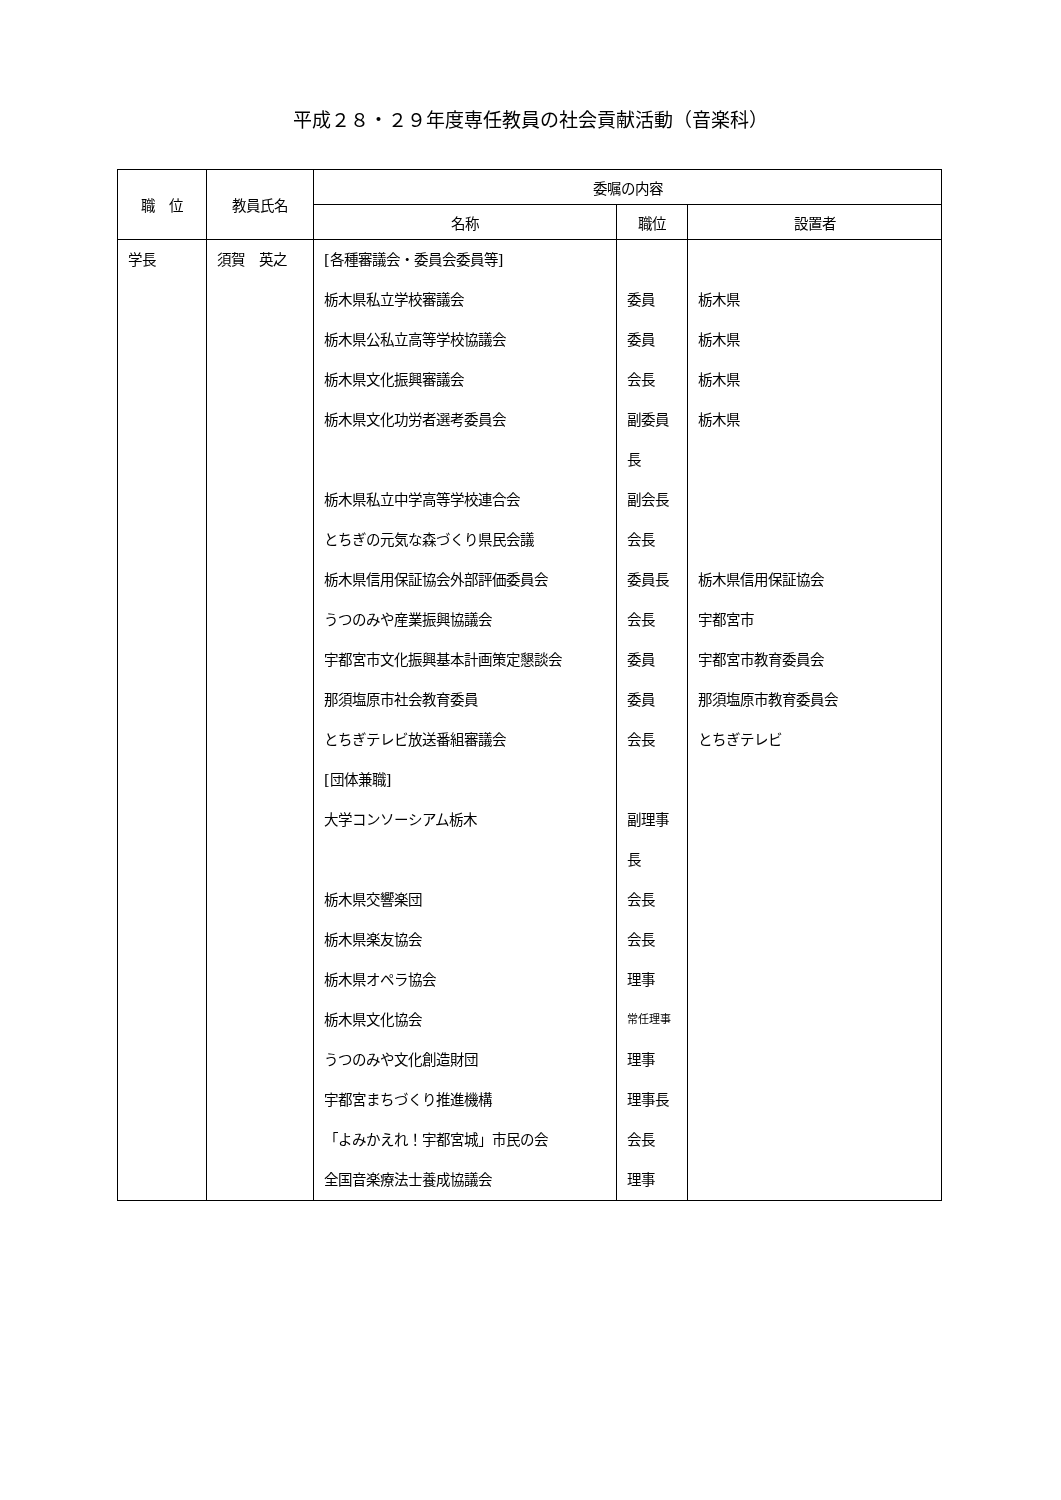平成２８・２９年度専任教員の社会貢献活動（音楽科）
| 職 位 | 教員氏名 | 委嘱の内容 | | |
| --- | --- | --- | --- | --- |
| | | 名称 | 職位 | 設置者 |
| 学長 | 須賀 英之 | [各種審議会・委員会委員等] | | |
| | | 栃木県私立学校審議会 | 委員 | 栃木県 |
| | | 栃木県公私立高等学校協議会 | 委員 | 栃木県 |
| | | 栃木県文化振興審議会 | 会長 | 栃木県 |
| | | 栃木県文化功労者選考委員会 | 副委員長 | 栃木県 |
| | | 栃木県私立中学高等学校連合会 | 副会長 | |
| | | とちぎの元気な森づくり県民会議 | 会長 | |
| | | 栃木県信用保証協会外部評価委員会 | 委員長 | 栃木県信用保証協会 |
| | | うつのみや産業振興協議会 | 会長 | 宇都宮市 |
| | | 宇都宮市文化振興基本計画策定懇談会 | 委員 | 宇都宮市教育委員会 |
| | | 那須塩原市社会教育委員 | 委員 | 那須塩原市教育委員会 |
| | | とちぎテレビ放送番組審議会 | 会長 | とちぎテレビ |
| | | [団体兼職] | | |
| | | 大学コンソーシアム栃木 | 副理事長 | |
| | | 栃木県交響楽団 | 会長 | |
| | | 栃木県楽友協会 | 会長 | |
| | | 栃木県オペラ協会 | 理事 | |
| | | 栃木県文化協会 | 常任理事 | |
| | | うつのみや文化創造財団 | 理事 | |
| | | 宇都宮まちづくり推進機構 | 理事長 | |
| | | 「よみかえれ！宇都宮城」市民の会 | 会長 | |
| | | 全国音楽療法士養成協議会 | 理事 | |